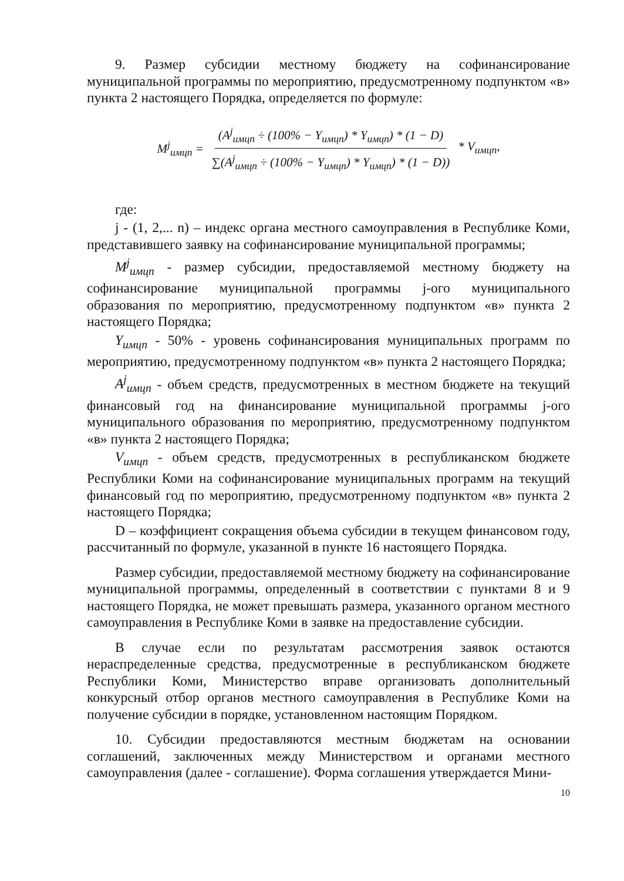9. Размер субсидии местному бюджету на софинансирование муниципальной программы по мероприятию, предусмотренному подпунктом «в» пункта 2 настоящего Порядка, определяется по формуле:
M<sup>j</sup><sub>имцп</sub> = (A<sup>j</sup><sub>имцп</sub> ÷ (100% − Y<sub>имцп</sub>) * Y<sub>имцп</sub>) * (1 − D) ∑(A<sup>j</sup><sub>имцп</sub> ÷ (100% − Y<sub>имцп</sub>) * Y<sub>имцп</sub>) * (1 − D)) * V<sub>имцп</sub>,
где:
j - (1, 2,... n) – индекс органа местного самоуправления в Республике Коми, представившего заявку на софинансирование муниципальной программы;
M<sup>j</sup><sub>имцп</sub> - размер субсидии, предоставляемой местному бюджету на софинансирование муниципальной программы j-ого муниципального образования по мероприятию, предусмотренному подпунктом «в» пункта 2 настоящего Порядка;
Y<sub>имцп</sub> - 50% - уровень софинансирования муниципальных программ по мероприятию, предусмотренному подпунктом «в» пункта 2 настоящего Порядка;
A<sup>j</sup><sub>имцп</sub> - объем средств, предусмотренных в местном бюджете на текущий финансовый год на финансирование муниципальной программы j-ого муниципального образования по мероприятию, предусмотренному подпунктом «в» пункта 2 настоящего Порядка;
V<sub>имцп</sub> - объем средств, предусмотренных в республиканском бюджете Республики Коми на софинансирование муниципальных программ на текущий финансовый год по мероприятию, предусмотренному подпунктом «в» пункта 2 настоящего Порядка;
D – коэффициент сокращения объема субсидии в текущем финансовом году, рассчитанный по формуле, указанной в пункте 16 настоящего Порядка.
Размер субсидии, предоставляемой местному бюджету на софинансирование муниципальной программы, определенный в соответствии с пунктами 8 и 9 настоящего Порядка, не может превышать размера, указанного органом местного самоуправления в Республике Коми в заявке на предоставление субсидии.
В случае если по результатам рассмотрения заявок остаются нераспределенные средства, предусмотренные в республиканском бюджете Республики Коми, Министерство вправе организовать дополнительный конкурсный отбор органов местного самоуправления в Республике Коми на получение субсидии в порядке, установленном настоящим Порядком.
10. Субсидии предоставляются местным бюджетам на основании соглашений, заключенных между Министерством и органами местного самоуправления (далее - соглашение). Форма соглашения утверждается Мини-
10